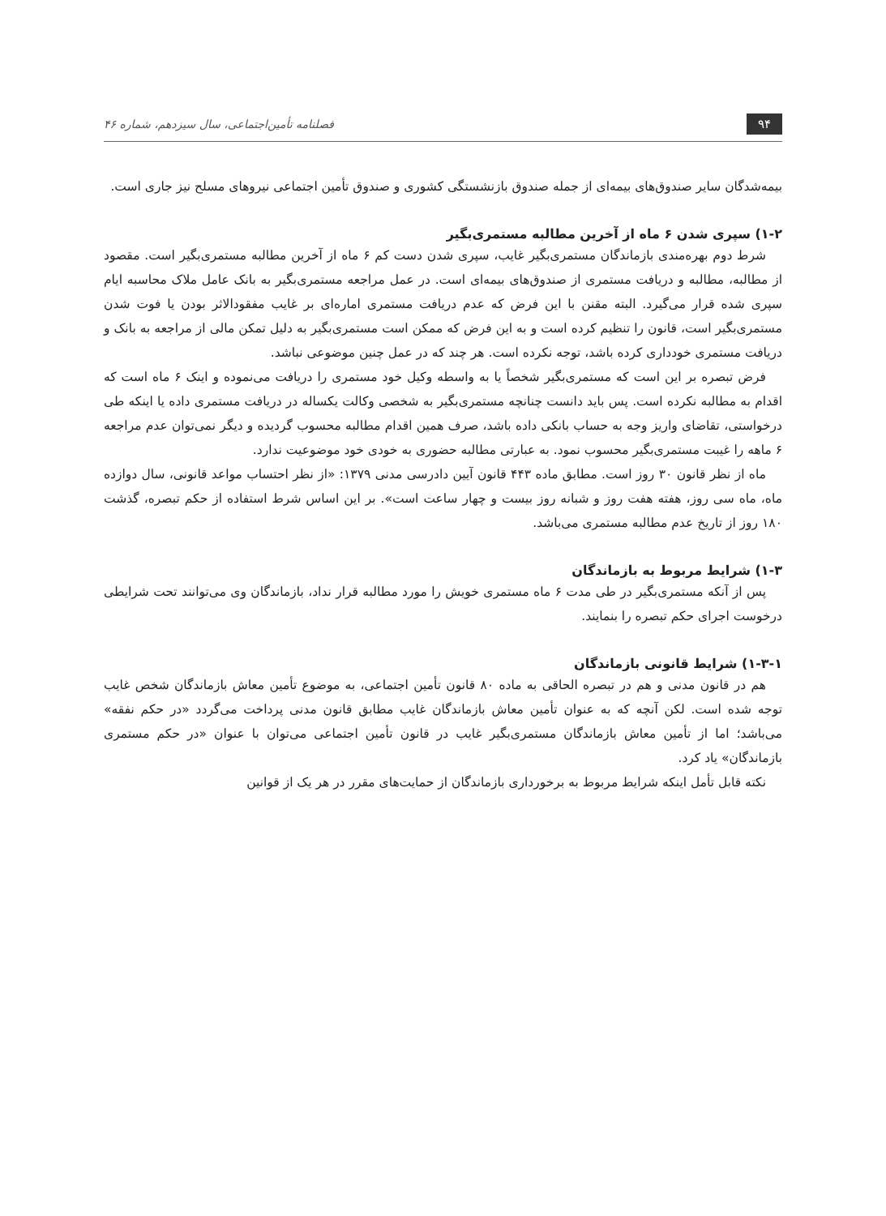۹۴ فصلنامه تأمین‌اجتماعی، سال سیزدهم، شماره ۴۶
بیمه‌شدگان سایر صندوق‌های بیمه‌ای از جمله صندوق بازنشستگی کشوری و صندوق تأمین اجتماعی نیروهای مسلح نیز جاری است.
۱-۲) سپری شدن ۶ ماه از آخرین مطالبه مستمری‌بگیر
شرط دوم بهره‌مندی بازماندگان مستمری‌بگیر غایب، سپری شدن دست کم ۶ ماه از آخرین مطالبه مستمری‌بگیر است. مقصود از مطالبه، مطالبه و دریافت مستمری از صندوق‌های بیمه‌ای است. در عمل مراجعه مستمری‌بگیر به بانک عامل ملاک محاسبه ایام سپری شده قرار می‌گیرد. البته مقنن با این فرض که عدم دریافت مستمری اماره‌ای بر غایب مفقودالاثر بودن یا فوت شدن مستمری‌بگیر است، قانون را تنظیم کرده است و به این فرض که ممکن است مستمری‌بگیر به دلیل تمکن مالی از مراجعه به بانک و دریافت مستمری خودداری کرده باشد، توجه نکرده است. هر چند که در عمل چنین موضوعی نباشد.
فرض تبصره بر این است که مستمری‌بگیر شخصاً یا به واسطه وکیل خود مستمری را دریافت می‌نموده و اینک ۶ ماه است که اقدام به مطالبه نکرده است. پس باید دانست چنانچه مستمری‌بگیر به شخصی وکالت یکساله در دریافت مستمری داده یا اینکه طی درخواستی، تقاضای واریز وجه به حساب بانکی داده باشد، صرف همین اقدام مطالبه محسوب گردیده و دیگر نمی‌توان عدم مراجعه ۶ ماهه را غیبت مستمری‌بگیر محسوب نمود. به عبارتی مطالبه حضوری به خودی خود موضوعیت ندارد.
ماه از نظر قانون ۳۰ روز است. مطابق ماده ۴۴۳ قانون آیین دادرسی مدنی ۱۳۷۹: «از نظر احتساب مواعد قانونی، سال دوازده ماه، ماه سی روز، هفته هفت روز و شبانه روز بیست و چهار ساعت است». بر این اساس شرط استفاده از حکم تبصره، گذشت ۱۸۰ روز از تاریخ عدم مطالبه مستمری می‌باشد.
۱-۳) شرایط مربوط به بازماندگان
پس از آنکه مستمری‌بگیر در طی مدت ۶ ماه مستمری خویش را مورد مطالبه قرار نداد، بازماندگان وی می‌توانند تحت شرایطی درخوست اجرای حکم تبصره را بنمایند.
۱-۳-۱) شرایط قانونی بازماندگان
هم در قانون مدنی و هم در تبصره الحاقی به ماده ۸۰ قانون تأمین اجتماعی، به موضوع تأمین معاش بازماندگان شخص غایب توجه شده است. لکن آنچه که به عنوان تأمین معاش بازماندگان غایب مطابق قانون مدنی پرداخت می‌گردد «در حکم نفقه» می‌باشد؛ اما از تأمین معاش بازماندگان مستمری‌بگیر غایب در قانون تأمین اجتماعی می‌توان با عنوان «در حکم مستمری بازماندگان» یاد کرد.
نکته قابل تأمل اینکه شرایط مربوط به برخورداری بازماندگان از حمایت‌های مقرر در هر یک از قوانین